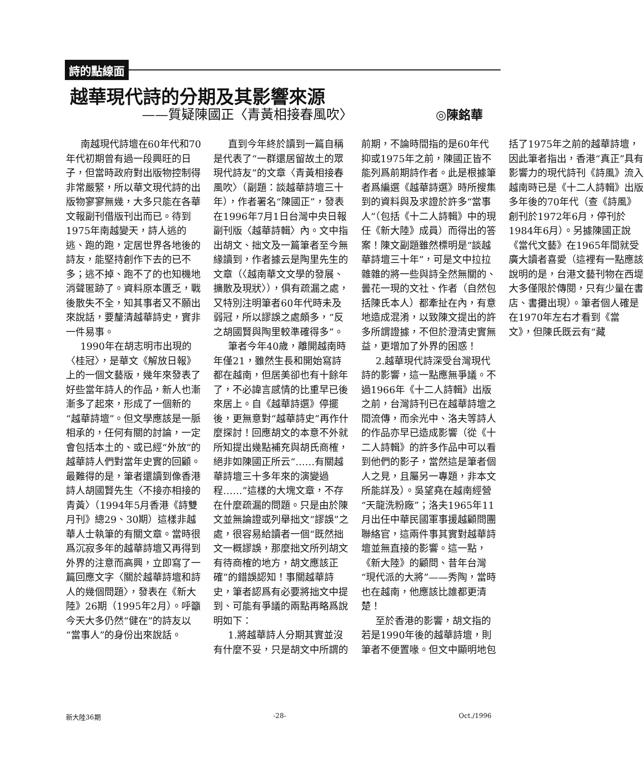詩的點線面
越華現代詩的分期及其影響來源
——質疑陳國正〈青黃相接春風吹〉 ◎陳銘華
南越現代詩壇在60年代和70年代初期曾有過一段興旺的日子，但當時政府對出版物控制得非常嚴緊，所以華文現代詩的出版物寥寥無幾，大多只能在各華文報副刊借版刊出而已。待到1975年南越變天，詩人逃的逃、跑的跑，定居世界各地後的詩友，能堅持創作下去的已不多；逃不掉、跑不了的也知機地消聲匿跡了。資料原本匱乏，戰後散失不全，知其事者又不願出來說話，要釐清越華詩史，實非一件易事。
1990年在胡志明市出現的〈桂冠〉，是華文《解放日報》上的一個文藝版，幾年來發表了好些當年詩人的作品，新人也漸漸多了起來，形成了一個新的“越華詩壇”。但文學應該是一脈相承的，任何有關的討論，一定會包括本土的、或已經“外放”的越華詩人們對當年史實的回顧。最難得的是，筆者還讀到像香港詩人胡國賢先生〈不接亦相接的青黃〉（1994年5月香港《詩雙月刊》總29、30期）這樣非越華人士執筆的有關文章。當時很爲沉寂多年的越華詩壇又再得到外界的注意而高興，立即寫了一篇回應文字〈關於越華詩壇和詩人的幾個問題〉，發表在《新大陸》26期（1995年2月）。呼籲今天大多仍然“健在”的詩友以“當事人”的身份出來說話。
直到今年終於讀到一篇自稱是代表了“一群還居留故土的眾現代詩友”的文章〈青黃相接春風吹〉（副題：談越華詩壇三十年），作者署名“陳國正”，發表在1996年7月1日台灣中央日報副刊版〈越華詩輯〉內。文中指出胡文、拙文及一篇筆者至今無緣讀到，作者據云是陶里先生的文章（〈越南華文文學的發展、擴散及現狀〉），俱有疏漏之處，又特別注明筆者60年代時未及弱冠，所以謬誤之處頗多，“反之胡國賢與陶里較準確得多”。
筆者今年40歲，離開越南時年僅21，雖然生長和開始寫詩都在越南，但居美卻也有十餘年了，不必諱言感情的比重早已後來居上。自《越華詩選》停擺後，更無意對“越華詩史”再作什麼探討！回應胡文的本意不外就所知提出幾點補充與胡氏商榷，絕非如陳國正所云“……有關越華詩壇三十多年來的演變過程……”這樣的大塊文章，不存在什麼疏漏的問題。只是由於陳文並無論證或列舉拙文“謬誤”之處，很容易給讀者一個“既然拙文一概謬誤，那麼拙文所列胡文有待商榷的地方，胡文應該正確”的錯誤認知！事關越華詩史，筆者認爲有必要將拙文中提到、可能有爭議的兩點再略爲說明如下：
1.將越華詩人分期其實並沒有什麼不妥，只是胡文中所謂的前期，不論時間指的是60年代抑或1975年之前，陳國正皆不能列爲前期詩作者。此是根據筆者爲編選《越華詩選》時所搜集到的資料與及求證於許多“當事人”（包括《十二人詩輯》中的現任《新大陸》成員）而得出的答案！陳文副題雖然標明是“談越華詩壇三十年”，可是文中拉拉雜雜的將一些與詩全然無關的、曇花一現的文社、作者（自然包括陳氏本人）都牽扯在內，有意地造成混淆，以致陳文提出的許多所謂證據，不但於澄清史實無益，更增加了外界的困惑！
2.越華現代詩深受台灣現代詩的影響，這一點應無爭議。不過1966年《十二人詩輯》出版之前，台灣詩刊已在越華詩壇之間流傳，而余光中、洛夫等詩人的作品亦早已造成影響（從《十二人詩輯》的許多作品中可以看到他們的影子，當然這是筆者個人之見，且屬另一專題，非本文所能詳及）。吳望堯在越南經營“天龍洗粉廠”；洛夫1965年11月出任中華民國軍事援越顧問團聯絡官，這兩件事其實對越華詩壇並無直接的影響。這一點，《新大陸》的顧問、昔年台灣“現代派的大將”——秀陶，當時也在越南，他應該比誰都更清楚！
至於香港的影響，胡文指的若是1990年後的越華詩壇，則筆者不便置喙。但文中顯明地包括了1975年之前的越華詩壇，因此筆者指出，香港“真正”具有影響力的現代詩刊《詩風》流入越南時已是《十二人詩輯》出版多年後的70年代（查《詩風》創刊於1972年6月，停刊於1984年6月）。另據陳國正說《當代文藝》在1965年間就受廣大讀者喜愛（這裡有一點應該說明的是，台港文藝刊物在西堤大多僅限於傳閱，只有少量在書店、書攤出現）。筆者個人確是在1970年左右才看到《當文》，但陳氏既云有“藏
新大陸36期 -28- Oct./1996